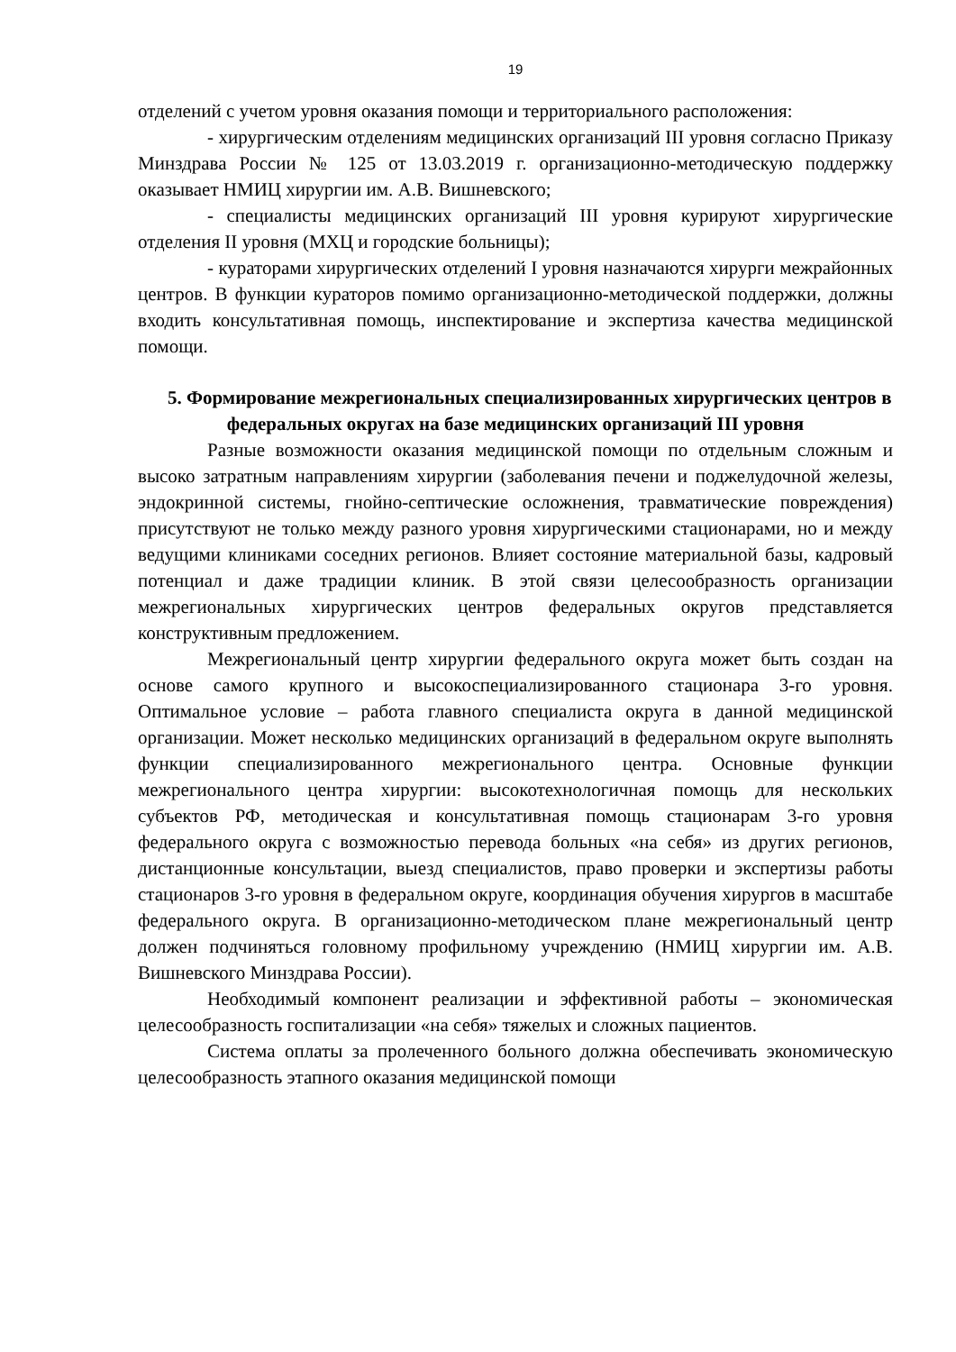19
отделений с учетом уровня оказания помощи и территориального расположения:
- хирургическим отделениям медицинских организаций III уровня согласно Приказу Минздрава России № 125 от 13.03.2019 г. организационно-методическую поддержку оказывает НМИЦ хирургии им. А.В. Вишневского;
- специалисты медицинских организаций III уровня курируют хирургические отделения II уровня (МХЦ и городские больницы);
- кураторами хирургических отделений I уровня назначаются хирурги межрайонных центров. В функции кураторов помимо организационно-методической поддержки, должны входить консультативная помощь, инспектирование и экспертиза качества медицинской помощи.
5. Формирование межрегиональных специализированных хирургических центров в федеральных округах на базе медицинских организаций III уровня
Разные возможности оказания медицинской помощи по отдельным сложным и высоко затратным направлениям хирургии (заболевания печени и поджелудочной железы, эндокринной системы, гнойно-септические осложнения, травматические повреждения) присутствуют не только между разного уровня хирургическими стационарами, но и между ведущими клиниками соседних регионов. Влияет состояние материальной базы, кадровый потенциал и даже традиции клиник. В этой связи целесообразность организации межрегиональных хирургических центров федеральных округов представляется конструктивным предложением.
Межрегиональный центр хирургии федерального округа может быть создан на основе самого крупного и высокоспециализированного стационара 3-го уровня. Оптимальное условие – работа главного специалиста округа в данной медицинской организации. Может несколько медицинских организаций в федеральном округе выполнять функции специализированного межрегионального центра. Основные функции межрегионального центра хирургии: высокотехнологичная помощь для нескольких субъектов РФ, методическая и консультативная помощь стационарам 3-го уровня федерального округа с возможностью перевода больных «на себя» из других регионов, дистанционные консультации, выезд специалистов, право проверки и экспертизы работы стационаров 3-го уровня в федеральном округе, координация обучения хирургов в масштабе федерального округа. В организационно-методическом плане межрегиональный центр должен подчиняться головному профильному учреждению (НМИЦ хирургии им. А.В. Вишневского Минздрава России).
Необходимый компонент реализации и эффективной работы – экономическая целесообразность госпитализации «на себя» тяжелых и сложных пациентов.
Система оплаты за пролеченного больного должна обеспечивать экономическую целесообразность этапного оказания медицинской помощи